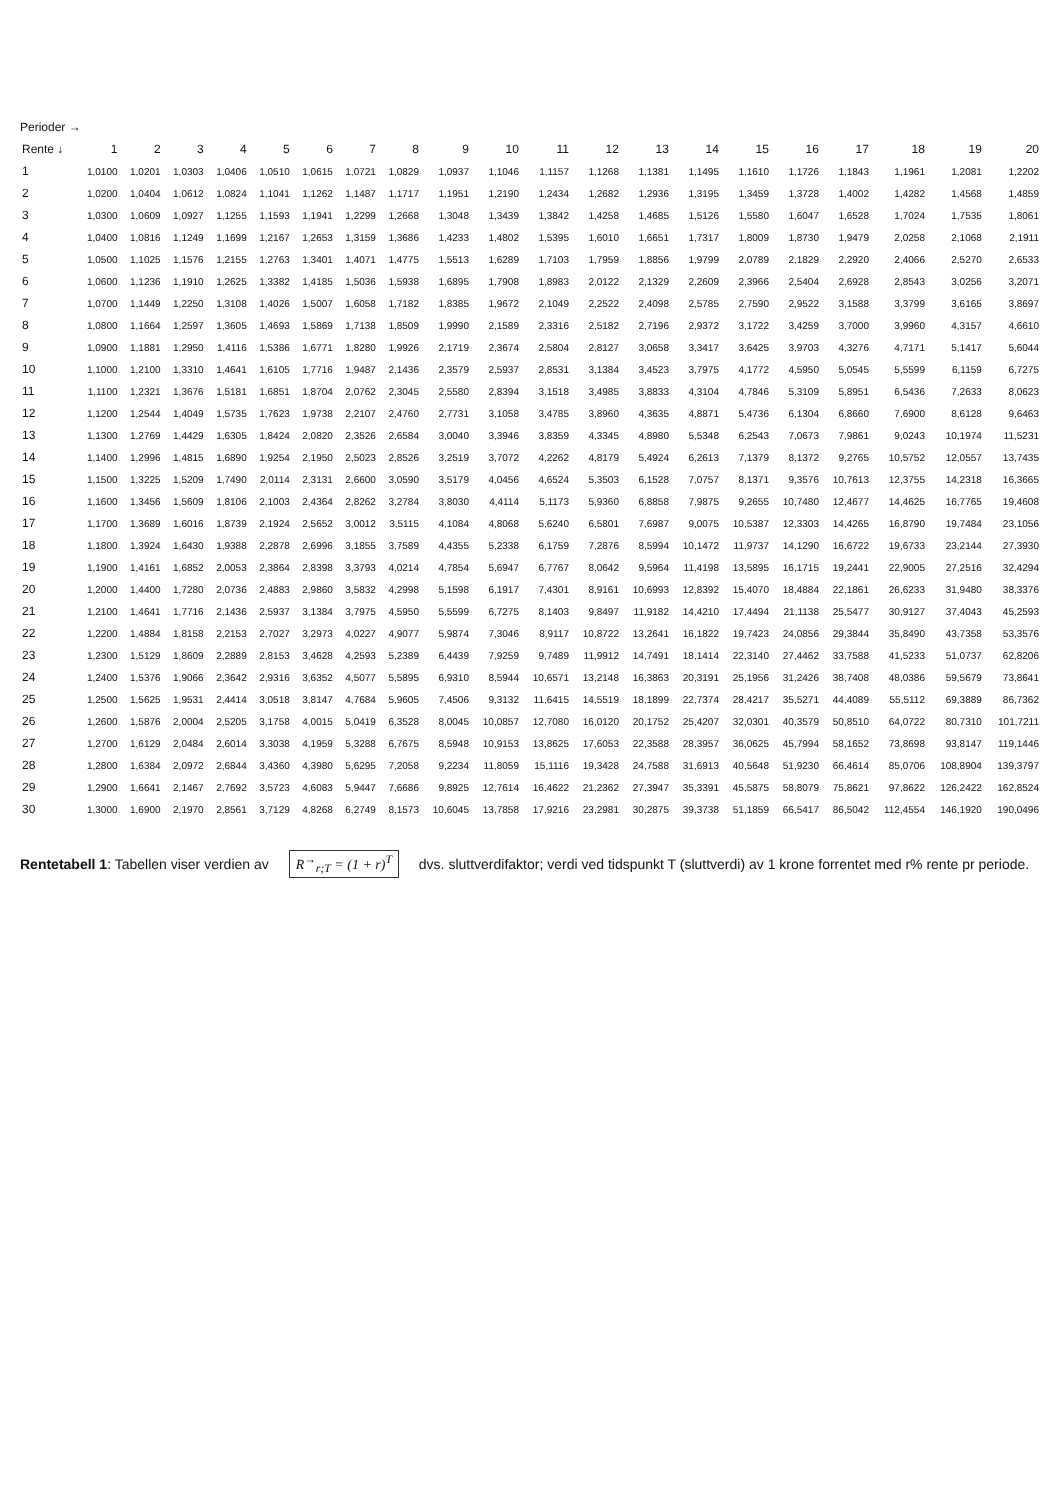Perioder →
| Rente ↓ | 1 | 2 | 3 | 4 | 5 | 6 | 7 | 8 | 9 | 10 | 11 | 12 | 13 | 14 | 15 | 16 | 17 | 18 | 19 | 20 |
| --- | --- | --- | --- | --- | --- | --- | --- | --- | --- | --- | --- | --- | --- | --- | --- | --- | --- | --- | --- | --- |
| 1 | 1,0100 | 1,0201 | 1,0303 | 1,0406 | 1,0510 | 1,0615 | 1,0721 | 1,0829 | 1,0937 | 1,1046 | 1,1157 | 1,1268 | 1,1381 | 1,1495 | 1,1610 | 1,1726 | 1,1843 | 1,1961 | 1,2081 | 1,2202 |
| 2 | 1,0200 | 1,0404 | 1,0612 | 1,0824 | 1,1041 | 1,1262 | 1,1487 | 1,1717 | 1,1951 | 1,2190 | 1,2434 | 1,2682 | 1,2936 | 1,3195 | 1,3459 | 1,3728 | 1,4002 | 1,4282 | 1,4568 | 1,4859 |
| 3 | 1,0300 | 1,0609 | 1,0927 | 1,1255 | 1,1593 | 1,1941 | 1,2299 | 1,2668 | 1,3048 | 1,3439 | 1,3842 | 1,4258 | 1,4685 | 1,5126 | 1,5580 | 1,6047 | 1,6528 | 1,7024 | 1,7535 | 1,8061 |
| 4 | 1,0400 | 1,0816 | 1,1249 | 1,1699 | 1,2167 | 1,2653 | 1,3159 | 1,3686 | 1,4233 | 1,4802 | 1,5395 | 1,6010 | 1,6651 | 1,7317 | 1,8009 | 1,8730 | 1,9479 | 2,0258 | 2,1068 | 2,1911 |
| 5 | 1,0500 | 1,1025 | 1,1576 | 1,2155 | 1,2763 | 1,3401 | 1,4071 | 1,4775 | 1,5513 | 1,6289 | 1,7103 | 1,7959 | 1,8856 | 1,9799 | 2,0789 | 2,1829 | 2,2920 | 2,4066 | 2,5270 | 2,6533 |
| 6 | 1,0600 | 1,1236 | 1,1910 | 1,2625 | 1,3382 | 1,4185 | 1,5036 | 1,5938 | 1,6895 | 1,7908 | 1,8983 | 2,0122 | 2,1329 | 2,2609 | 2,3966 | 2,5404 | 2,6928 | 2,8543 | 3,0256 | 3,2071 |
| 7 | 1,0700 | 1,1449 | 1,2250 | 1,3108 | 1,4026 | 1,5007 | 1,6058 | 1,7182 | 1,8385 | 1,9672 | 2,1049 | 2,2522 | 2,4098 | 2,5785 | 2,7590 | 2,9522 | 3,1588 | 3,3799 | 3,6165 | 3,8697 |
| 8 | 1,0800 | 1,1664 | 1,2597 | 1,3605 | 1,4693 | 1,5869 | 1,7138 | 1,8509 | 1,9990 | 2,1589 | 2,3316 | 2,5182 | 2,7196 | 2,9372 | 3,1722 | 3,4259 | 3,7000 | 3,9960 | 4,3157 | 4,6610 |
| 9 | 1,0900 | 1,1881 | 1,2950 | 1,4116 | 1,5386 | 1,6771 | 1,8280 | 1,9926 | 2,1719 | 2,3674 | 2,5804 | 2,8127 | 3,0658 | 3,3417 | 3,6425 | 3,9703 | 4,3276 | 4,7171 | 5,1417 | 5,6044 |
| 10 | 1,1000 | 1,2100 | 1,3310 | 1,4641 | 1,6105 | 1,7716 | 1,9487 | 2,1436 | 2,3579 | 2,5937 | 2,8531 | 3,1384 | 3,4523 | 3,7975 | 4,1772 | 4,5950 | 5,0545 | 5,5599 | 6,1159 | 6,7275 |
| 11 | 1,1100 | 1,2321 | 1,3676 | 1,5181 | 1,6851 | 1,8704 | 2,0762 | 2,3045 | 2,5580 | 2,8394 | 3,1518 | 3,4985 | 3,8833 | 4,3104 | 4,7846 | 5,3109 | 5,8951 | 6,5436 | 7,2633 | 8,0623 |
| 12 | 1,1200 | 1,2544 | 1,4049 | 1,5735 | 1,7623 | 1,9738 | 2,2107 | 2,4760 | 2,7731 | 3,1058 | 3,4785 | 3,8960 | 4,3635 | 4,8871 | 5,4736 | 6,1304 | 6,8660 | 7,6900 | 8,6128 | 9,6463 |
| 13 | 1,1300 | 1,2769 | 1,4429 | 1,6305 | 1,8424 | 2,0820 | 2,3526 | 2,6584 | 3,0040 | 3,3946 | 3,8359 | 4,3345 | 4,8980 | 5,5348 | 6,2543 | 7,0673 | 7,9861 | 9,0243 | 10,1974 | 11,5231 |
| 14 | 1,1400 | 1,2996 | 1,4815 | 1,6890 | 1,9254 | 2,1950 | 2,5023 | 2,8526 | 3,2519 | 3,7072 | 4,2262 | 4,8179 | 5,4924 | 6,2613 | 7,1379 | 8,1372 | 9,2765 | 10,5752 | 12,0557 | 13,7435 |
| 15 | 1,1500 | 1,3225 | 1,5209 | 1,7490 | 2,0114 | 2,3131 | 2,6600 | 3,0590 | 3,5179 | 4,0456 | 4,6524 | 5,3503 | 6,1528 | 7,0757 | 8,1371 | 9,3576 | 10,7613 | 12,3755 | 14,2318 | 16,3665 |
| 16 | 1,1600 | 1,3456 | 1,5609 | 1,8106 | 2,1003 | 2,4364 | 2,8262 | 3,2784 | 3,8030 | 4,4114 | 5,1173 | 5,9360 | 6,8858 | 7,9875 | 9,2655 | 10,7480 | 12,4677 | 14,4625 | 16,7765 | 19,4608 |
| 17 | 1,1700 | 1,3689 | 1,6016 | 1,8739 | 2,1924 | 2,5652 | 3,0012 | 3,5115 | 4,1084 | 4,8068 | 5,6240 | 6,5801 | 7,6987 | 9,0075 | 10,5387 | 12,3303 | 14,4265 | 16,8790 | 19,7484 | 23,1056 |
| 18 | 1,1800 | 1,3924 | 1,6430 | 1,9388 | 2,2878 | 2,6996 | 3,1855 | 3,7589 | 4,4355 | 5,2338 | 6,1759 | 7,2876 | 8,5994 | 10,1472 | 11,9737 | 14,1290 | 16,6722 | 19,6733 | 23,2144 | 27,3930 |
| 19 | 1,1900 | 1,4161 | 1,6852 | 2,0053 | 2,3864 | 2,8398 | 3,3793 | 4,0214 | 4,7854 | 5,6947 | 6,7767 | 8,0642 | 9,5964 | 11,4198 | 13,5895 | 16,1715 | 19,2441 | 22,9005 | 27,2516 | 32,4294 |
| 20 | 1,2000 | 1,4400 | 1,7280 | 2,0736 | 2,4883 | 2,9860 | 3,5832 | 4,2998 | 5,1598 | 6,1917 | 7,4301 | 8,9161 | 10,6993 | 12,8392 | 15,4070 | 18,4884 | 22,1861 | 26,6233 | 31,9480 | 38,3376 |
| 21 | 1,2100 | 1,4641 | 1,7716 | 2,1436 | 2,5937 | 3,1384 | 3,7975 | 4,5950 | 5,5599 | 6,7275 | 8,1403 | 9,8497 | 11,9182 | 14,4210 | 17,4494 | 21,1138 | 25,5477 | 30,9127 | 37,4043 | 45,2593 |
| 22 | 1,2200 | 1,4884 | 1,8158 | 2,2153 | 2,7027 | 3,2973 | 4,0227 | 4,9077 | 5,9874 | 7,3046 | 8,9117 | 10,8722 | 13,2641 | 16,1822 | 19,7423 | 24,0856 | 29,3844 | 35,8490 | 43,7358 | 53,3576 |
| 23 | 1,2300 | 1,5129 | 1,8609 | 2,2889 | 2,8153 | 3,4628 | 4,2593 | 5,2389 | 6,4439 | 7,9259 | 9,7489 | 11,9912 | 14,7491 | 18,1414 | 22,3140 | 27,4462 | 33,7588 | 41,5233 | 51,0737 | 62,8206 |
| 24 | 1,2400 | 1,5376 | 1,9066 | 2,3642 | 2,9316 | 3,6352 | 4,5077 | 5,5895 | 6,9310 | 8,5944 | 10,6571 | 13,2148 | 16,3863 | 20,3191 | 25,1956 | 31,2426 | 38,7408 | 48,0386 | 59,5679 | 73,8641 |
| 25 | 1,2500 | 1,5625 | 1,9531 | 2,4414 | 3,0518 | 3,8147 | 4,7684 | 5,9605 | 7,4506 | 9,3132 | 11,6415 | 14,5519 | 18,1899 | 22,7374 | 28,4217 | 35,5271 | 44,4089 | 55,5112 | 69,3889 | 86,7362 |
| 26 | 1,2600 | 1,5876 | 2,0004 | 2,5205 | 3,1758 | 4,0015 | 5,0419 | 6,3528 | 8,0045 | 10,0857 | 12,7080 | 16,0120 | 20,1752 | 25,4207 | 32,0301 | 40,3579 | 50,8510 | 64,0722 | 80,7310 | 101,7211 |
| 27 | 1,2700 | 1,6129 | 2,0484 | 2,6014 | 3,3038 | 4,1959 | 5,3288 | 6,7675 | 8,5948 | 10,9153 | 13,8625 | 17,6053 | 22,3588 | 28,3957 | 36,0625 | 45,7994 | 58,1652 | 73,8698 | 93,8147 | 119,1446 |
| 28 | 1,2800 | 1,6384 | 2,0972 | 2,6844 | 3,4360 | 4,3980 | 5,6295 | 7,2058 | 9,2234 | 11,8059 | 15,1116 | 19,3428 | 24,7588 | 31,6913 | 40,5648 | 51,9230 | 66,4614 | 85,0706 | 108,8904 | 139,3797 |
| 29 | 1,2900 | 1,6641 | 2,1467 | 2,7692 | 3,5723 | 4,6083 | 5,9447 | 7,6686 | 9,8925 | 12,7614 | 16,4622 | 21,2362 | 27,3947 | 35,3391 | 45,5875 | 58,8079 | 75,8621 | 97,8622 | 126,2422 | 162,8524 |
| 30 | 1,3000 | 1,6900 | 2,1970 | 2,8561 | 3,7129 | 4,8268 | 6,2749 | 8,1573 | 10,6045 | 13,7858 | 17,9216 | 23,2981 | 30,2875 | 39,3738 | 51,1859 | 66,5417 | 86,5042 | 112,4554 | 146,1920 | 190,0496 |
Rentetabell 1: Tabellen viser verdien av R<sup>→</sup><sub>r;T</sub> = (1 + r)<sup>T</sup> dvs. sluttverdifaktor; verdi ved tidspunkt T (sluttverdi) av 1 krone forrentet med r% rente pr periode.